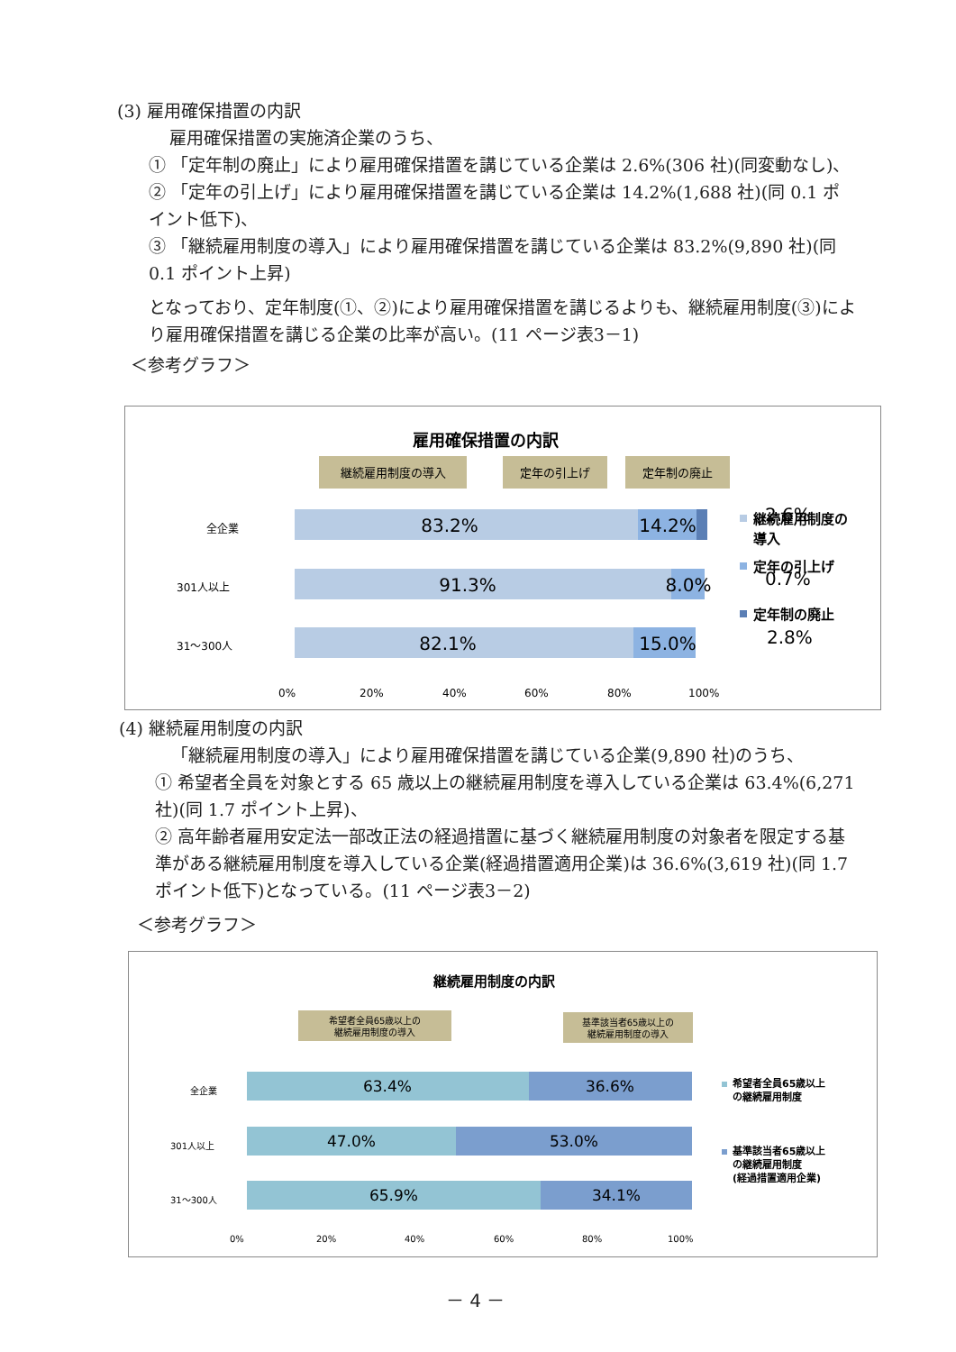(3) 雇用確保措置の内訳
雇用確保措置の実施済企業のうち、
① 「定年制の廃止」により雇用確保措置を講じている企業は 2.6%(306 社)(同変動なし)、
② 「定年の引上げ」により雇用確保措置を講じている企業は 14.2%(1,688 社)(同 0.1 ポイント低下)、
③ 「継続雇用制度の導入」により雇用確保措置を講じている企業は 83.2%(9,890 社)(同 0.1 ポイント上昇)
となっており、定年制度(①、②)により雇用確保措置を講じるよりも、継続雇用制度(③)により雇用確保措置を講じる企業の比率が高い。(11 ページ表3－1)
＜参考グラフ＞
雇用確保措置の内訳
継続雇用制度の導入
定年の引上げ
定年制の廃止
全企業
301人以上
31～300人
83.2%
14.2%
91.3%
8.0%
82.1%
15.0%
2.6%
0.7%
2.8%
0%
20%
40%
60%
80%
100%
継続雇用制度の
導入
定年の引上げ
定年制の廃止
(4) 継続雇用制度の内訳
「継続雇用制度の導入」により雇用確保措置を講じている企業(9,890 社)のうち、
① 希望者全員を対象とする 65 歳以上の継続雇用制度を導入している企業は 63.4%(6,271 社)(同 1.7 ポイント上昇)、
② 高年齢者雇用安定法一部改正法の経過措置に基づく継続雇用制度の対象者を限定する基準がある継続雇用制度を導入している企業(経過措置適用企業)は 36.6%(3,619 社)(同 1.7 ポイント低下)となっている。(11 ページ表3－2)
＜参考グラフ＞
継続雇用制度の内訳
希望者全員65歳以上の
継続雇用制度の導入
基準該当者65歳以上の
継続雇用制度の導入
全企業
301人以上
31～300人
63.4%
36.6%
47.0%
53.0%
65.9%
34.1%
0%
20%
40%
60%
80%
100%
希望者全員65歳以上
の継続雇用制度
基準該当者65歳以上
の継続雇用制度
(経過措置適用企業)
－ 4 －